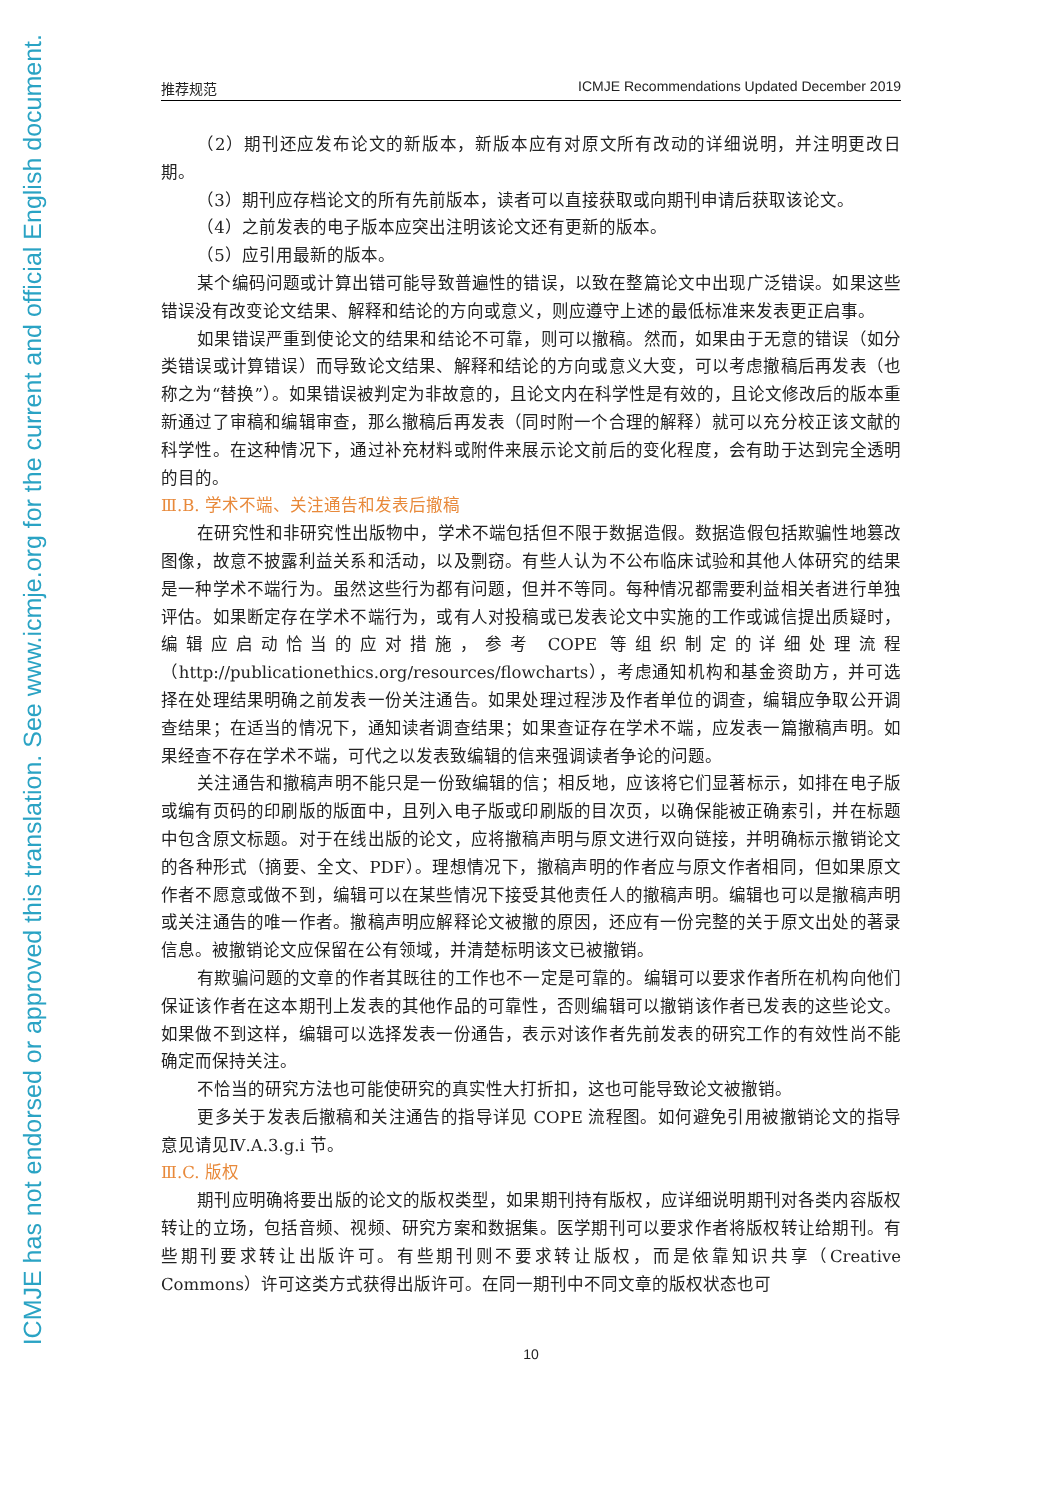ICMJE has not endorsed or approved this translation. See www.icmje.org for the current and official English document.
推荐规范 ICMJE Recommendations Updated December 2019
（2）期刊还应发布论文的新版本，新版本应有对原文所有改动的详细说明，并注明更改日期。
（3）期刊应存档论文的所有先前版本，读者可以直接获取或向期刊申请后获取该论文。
（4）之前发表的电子版本应突出注明该论文还有更新的版本。
（5）应引用最新的版本。
某个编码问题或计算出错可能导致普遍性的错误，以致在整篇论文中出现广泛错误。如果这些错误没有改变论文结果、解释和结论的方向或意义，则应遵守上述的最低标准来发表更正启事。
如果错误严重到使论文的结果和结论不可靠，则可以撤稿。然而，如果由于无意的错误（如分类错误或计算错误）而导致论文结果、解释和结论的方向或意义大变，可以考虑撤稿后再发表（也称之为“替换”）。如果错误被判定为非故意的，且论文内在科学性是有效的，且论文修改后的版本重新通过了审稿和编辑审查，那么撤稿后再发表（同时附一个合理的解释）就可以充分校正该文献的科学性。在这种情况下，通过补充材料或附件来展示论文前后的变化程度，会有助于达到完全透明的目的。
Ⅲ.B. 学术不端、关注通告和发表后撤稿
在研究性和非研究性出版物中，学术不端包括但不限于数据造假。数据造假包括欺骗性地篡改图像，故意不披露利益关系和活动，以及剽窃。有些人认为不公布临床试验和其他人体研究的结果是一种学术不端行为。虽然这些行为都有问题，但并不等同。每种情况都需要利益相关者进行单独评估。如果断定存在学术不端行为，或有人对投稿或已发表论文中实施的工作或诚信提出质疑时，编辑应启动恰当的应对措施，参考 COPE 等组织制定的详细处理流程（http://publicationethics.org/resources/flowcharts），考虑通知机构和基金资助方，并可选择在处理结果明确之前发表一份关注通告。如果处理过程涉及作者单位的调查，编辑应争取公开调查结果；在适当的情况下，通知读者调查结果；如果查证存在学术不端，应发表一篇撤稿声明。如果经查不存在学术不端，可代之以发表致编辑的信来强调读者争论的问题。
关注通告和撤稿声明不能只是一份致编辑的信；相反地，应该将它们显著标示，如排在电子版或编有页码的印刷版的版面中，且列入电子版或印刷版的目次页，以确保能被正确索引，并在标题中包含原文标题。对于在线出版的论文，应将撤稿声明与原文进行双向链接，并明确标示撤销论文的各种形式（摘要、全文、PDF）。理想情况下，撤稿声明的作者应与原文作者相同，但如果原文作者不愿意或做不到，编辑可以在某些情况下接受其他责任人的撤稿声明。编辑也可以是撤稿声明或关注通告的唯一作者。撤稿声明应解释论文被撤的原因，还应有一份完整的关于原文出处的著录信息。被撤销论文应保留在公有领域，并清楚标明该文已被撤销。
有欺骗问题的文章的作者其既往的工作也不一定是可靠的。编辑可以要求作者所在机构向他们保证该作者在这本期刊上发表的其他作品的可靠性，否则编辑可以撤销该作者已发表的这些论文。如果做不到这样，编辑可以选择发表一份通告，表示对该作者先前发表的研究工作的有效性尚不能确定而保持关注。
不恰当的研究方法也可能使研究的真实性大打折扣，这也可能导致论文被撤销。
更多关于发表后撤稿和关注通告的指导详见 COPE 流程图。如何避免引用被撤销论文的指导意见请见Ⅳ.A.3.g.i 节。
Ⅲ.C. 版权
期刊应明确将要出版的论文的版权类型，如果期刊持有版权，应详细说明期刊对各类内容版权转让的立场，包括音频、视频、研究方案和数据集。医学期刊可以要求作者将版权转让给期刊。有些期刊要求转让出版许可。有些期刊则不要求转让版权，而是依靠知识共享（Creative Commons）许可这类方式获得出版许可。在同一期刊中不同文章的版权状态也可
10